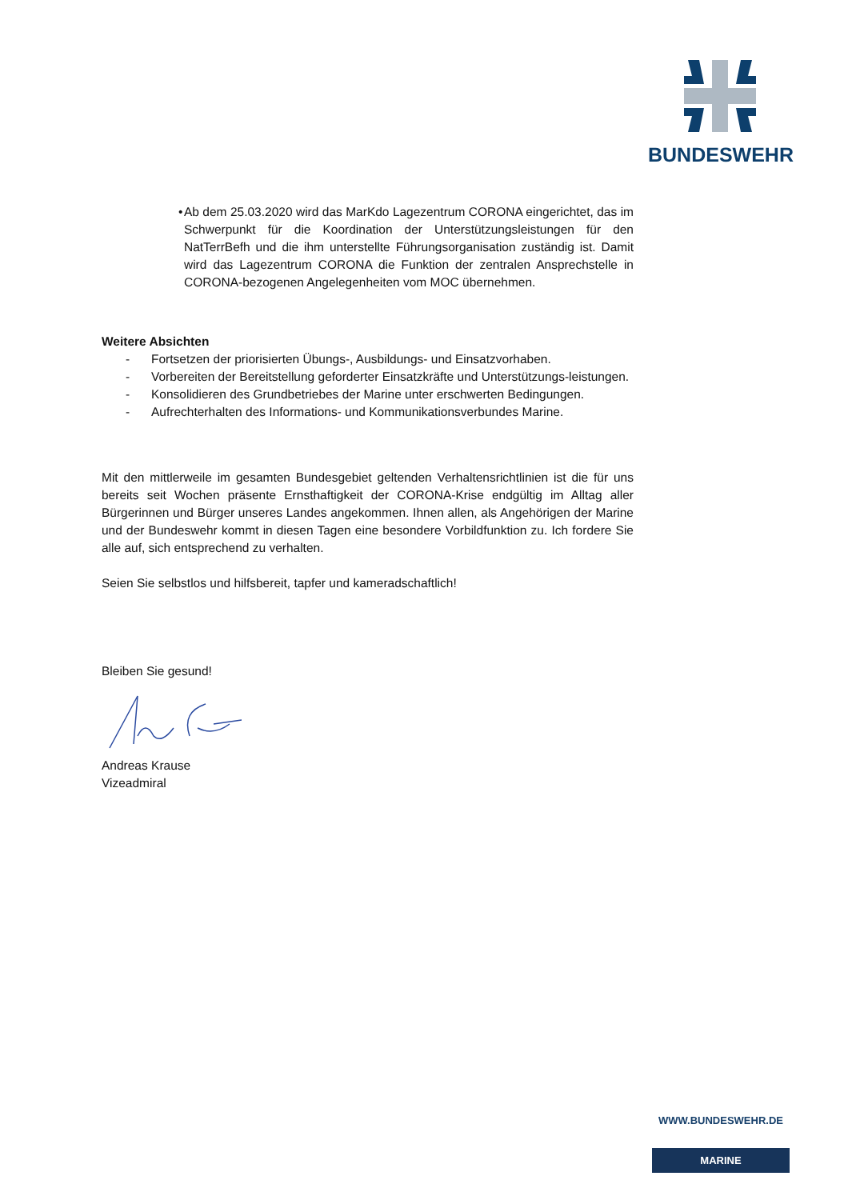BUNDESWEHR
• Ab dem 25.03.2020 wird das MarKdo Lagezentrum CORONA eingerichtet, das im Schwerpunkt für die Koordination der Unterstützungsleistungen für den NatTerrBefh und die ihm unterstellte Führungsorganisation zuständig ist. Damit wird das Lagezentrum CORONA die Funktion der zentralen Ansprechstelle in CORONA-bezogenen Angelegenheiten vom MOC übernehmen.
Weitere Absichten
- Fortsetzen der priorisierten Übungs-, Ausbildungs- und Einsatzvorhaben.
- Vorbereiten der Bereitstellung geforderter Einsatzkräfte und Unterstützungs-leistungen.
- Konsolidieren des Grundbetriebes der Marine unter erschwerten Bedingungen.
- Aufrechterhalten des Informations- und Kommunikationsverbundes Marine.
Mit den mittlerweile im gesamten Bundesgebiet geltenden Verhaltensrichtlinien ist die für uns bereits seit Wochen präsente Ernsthaftigkeit der CORONA-Krise endgültig im Alltag aller Bürgerinnen und Bürger unseres Landes angekommen. Ihnen allen, als Angehörigen der Marine und der Bundeswehr kommt in diesen Tagen eine besondere Vorbildfunktion zu. Ich fordere Sie alle auf, sich entsprechend zu verhalten.
Seien Sie selbstlos und hilfsbereit, tapfer und kameradschaftlich!
Bleiben Sie gesund!
Andreas Krause
Vizeadmiral
WWW.BUNDESWEHR.DE
MARINE